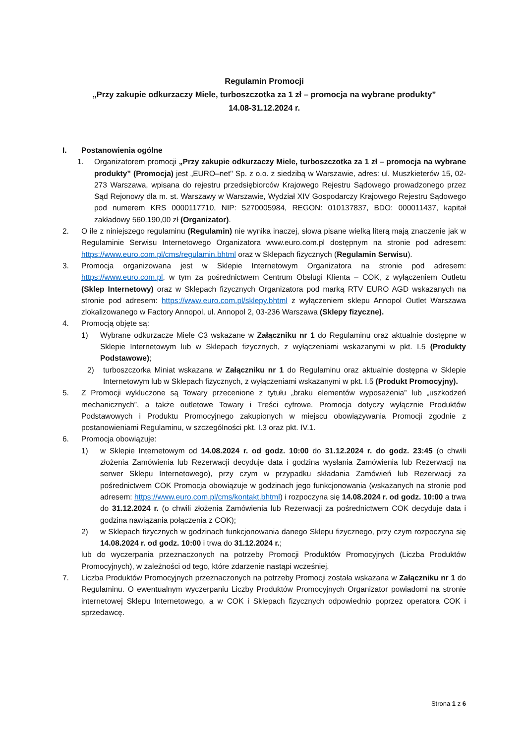Regulamin Promocji
„Przy zakupie odkurzaczy Miele, turboszczotka za 1 zł – promocja na wybrane produkty”
14.08-31.12.2024 r.
I. Postanowienia ogólne
1. Organizatorem promocji „Przy zakupie odkurzaczy Miele, turboszczotka za 1 zł – promocja na wybrane produkty” (Promocja) jest „EURO–net" Sp. z o.o. z siedzibą w Warszawie, adres: ul. Muszkieterów 15, 02-273 Warszawa, wpisana do rejestru przedsiębiorców Krajowego Rejestru Sądowego prowadzonego przez Sąd Rejonowy dla m. st. Warszawy w Warszawie, Wydział XIV Gospodarczy Krajowego Rejestru Sądowego pod numerem KRS 0000117710, NIP: 5270005984, REGON: 010137837, BDO: 000011437, kapitał zakładowy 560.190,00 zł (Organizator).
2. O ile z niniejszego regulaminu (Regulamin) nie wynika inaczej, słowa pisane wielką literą mają znaczenie jak w Regulaminie Serwisu Internetowego Organizatora www.euro.com.pl dostępnym na stronie pod adresem: https://www.euro.com.pl/cms/regulamin.bhtml oraz w Sklepach fizycznych (Regulamin Serwisu).
3. Promocja organizowana jest w Sklepie Internetowym Organizatora na stronie pod adresem: https://www.euro.com.pl, w tym za pośrednictwem Centrum Obsługi Klienta – COK, z wyłączeniem Outletu (Sklep Internetowy) oraz w Sklepach fizycznych Organizatora pod marką RTV EURO AGD wskazanych na stronie pod adresem: https://www.euro.com.pl/sklepy.bhtml z wyłączeniem sklepu Annopol Outlet Warszawa zlokalizowanego w Factory Annopol, ul. Annopol 2, 03-236 Warszawa (Sklepy fizyczne).
4. Promocją objęte są:
1) Wybrane odkurzacze Miele C3 wskazane w Załączniku nr 1 do Regulaminu oraz aktualnie dostępne w Sklepie Internetowym lub w Sklepach fizycznych, z wyłączeniami wskazanymi w pkt. I.5 (Produkty Podstawowe);
2) turboszczorka Miniat wskazana w Załączniku nr 1 do Regulaminu oraz aktualnie dostępna w Sklepie Internetowym lub w Sklepach fizycznych, z wyłączeniami wskazanymi w pkt. I.5 (Produkt Promocyjny).
5. Z Promocji wykluczone są Towary przecenione z tytułu „braku elementów wyposażenia” lub „uszkodzeń mechanicznych”, a także outletowe Towary i Treści cyfrowe. Promocja dotyczy wyłącznie Produktów Podstawowych i Produktu Promocyjnego zakupionych w miejscu obowiązywania Promocji zgodnie z postanowieniami Regulaminu, w szczególności pkt. I.3 oraz pkt. IV.1.
6. Promocja obowiązuje:
1) w Sklepie Internetowym od 14.08.2024 r. od godz. 10:00 do 31.12.2024 r. do godz. 23:45 (o chwili złożenia Zamówienia lub Rezerwacji decyduje data i godzina wysłania Zamówienia lub Rezerwacji na serwer Sklepu Internetowego), przy czym w przypadku składania Zamówień lub Rezerwacji za pośrednictwem COK Promocja obowiązuje w godzinach jego funkcjonowania (wskazanych na stronie pod adresem: https://www.euro.com.pl/cms/kontakt.bhtml) i rozpoczyna się 14.08.2024 r. od godz. 10:00 a trwa do 31.12.2024 r. (o chwili złożenia Zamówienia lub Rezerwacji za pośrednictwem COK decyduje data i godzina nawiązania połączenia z COK);
2) w Sklepach fizycznych w godzinach funkcjonowania danego Sklepu fizycznego, przy czym rozpoczyna się 14.08.2024 r. od godz. 10:00 i trwa do 31.12.2024 r.;
lub do wyczerpania przeznaczonych na potrzeby Promocji Produktów Promocyjnych (Liczba Produktów Promocyjnych), w zależności od tego, które zdarzenie nastąpi wcześniej.
7. Liczba Produktów Promocyjnych przeznaczonych na potrzeby Promocji została wskazana w Załączniku nr 1 do Regulaminu. O ewentualnym wyczerpaniu Liczby Produktów Promocyjnych Organizator powiadomi na stronie internetowej Sklepu Internetowego, a w COK i Sklepach fizycznych odpowiednio poprzez operatora COK i sprzedawcę.
Strona 1 z 6